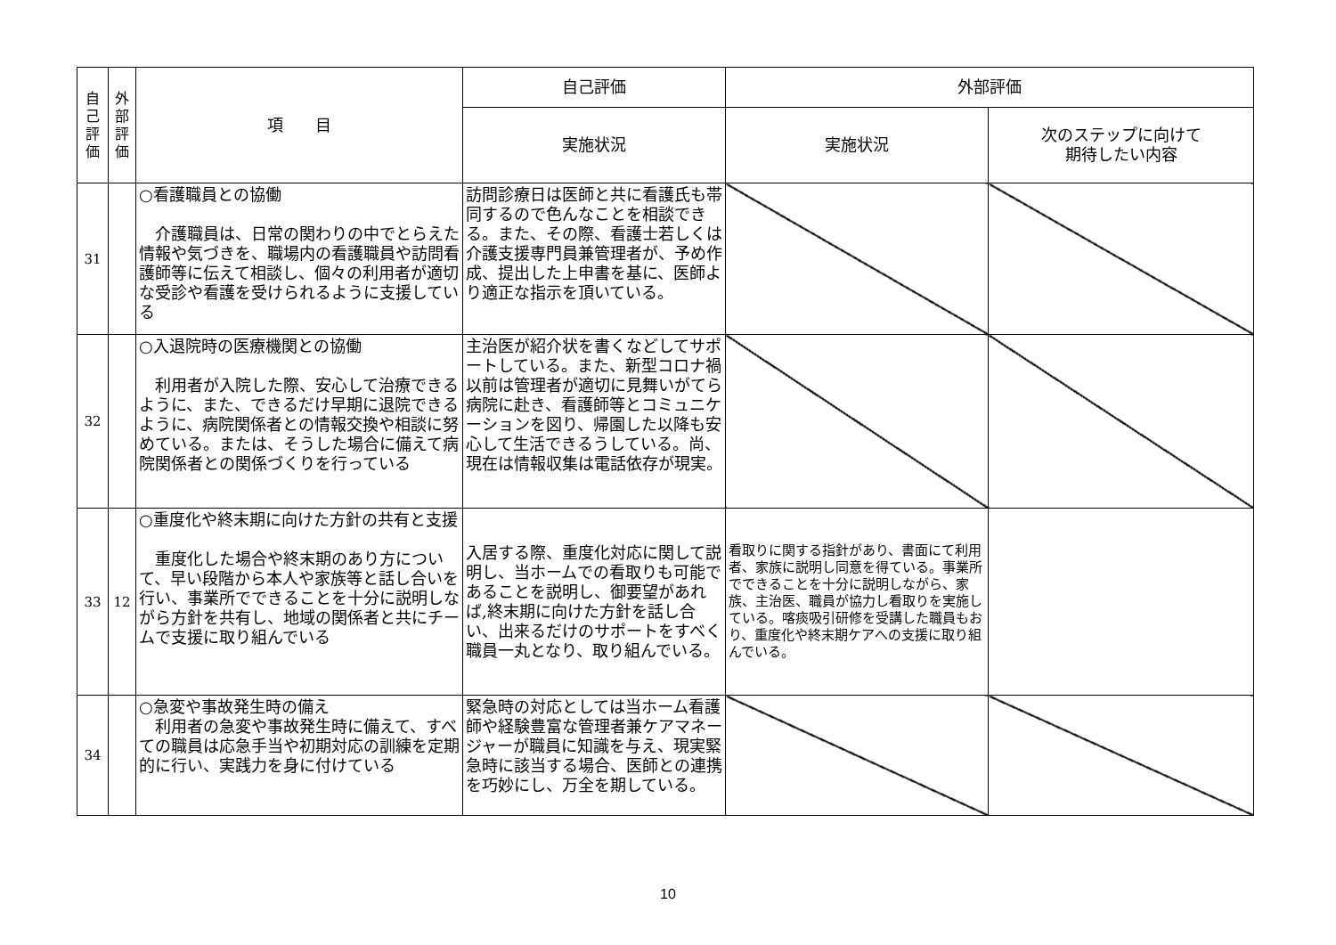| 自 己 評 価 | 外 部 評 価 | 項 目 | 自己評価 | 外部評価 | |
| --- | --- | --- | --- | --- | --- |
| | | | 実施状況 | 実施状況 | 次のステップに向けて 期待したい内容 |
| 31 | | ○看護職員との協働 介護職員は、日常の関わりの中でとらえた情報や気づきを、職場内の看護職員や訪問看護師等に伝えて相談し、個々の利用者が適切な受診や看護を受けられるように支援している | 訪問診療日は医師と共に看護氏も帯同するので色んなことを相談できる。また、その際、看護士若しくは介護支援専門員兼管理者が、予め作成、提出した上申書を基に、医師より適正な指示を頂いている。 | | |
| 32 | | ○入退院時の医療機関との協働 利用者が入院した際、安心して治療できるように、また、できるだけ早期に退院できるように、病院関係者との情報交換や相談に努めている。または、そうした場合に備えて病院関係者との関係づくりを行っている | 主治医が紹介状を書くなどしてサポートしている。また、新型コロナ禍以前は管理者が適切に見舞いがてら病院に赴き、看護師等とコミュニケーションを図り、帰園した以降も安心して生活できるうしている。尚、現在は情報収集は電話依存が現実。 | | |
| 33 | 12 | ○重度化や終末期に向けた方針の共有と支援 重度化した場合や終末期のあり方について、早い段階から本人や家族等と話し合いを行い、事業所でできることを十分に説明しながら方針を共有し、地域の関係者と共にチームで支援に取り組んでいる | 入居する際、重度化対応に関して説明し、当ホームでの看取りも可能であることを説明し、御要望があれば,終末期に向けた方針を話し合い、出来るだけのサポートをすべく職員一丸となり、取り組んでいる。 | 看取りに関する指針があり、書面にて利用者、家族に説明し同意を得ている。事業所でできることを十分に説明しながら、家族、主治医、職員が協力し看取りを実施している。喀痰吸引研修を受講した職員もおり、重度化や終末期ケアへの支援に取り組んでいる。 | |
| 34 | | ○急変や事故発生時の備え 利用者の急変や事故発生時に備えて、すべての職員は応急手当や初期対応の訓練を定期的に行い、実践力を身に付けている | 緊急時の対応としては当ホーム看護師や経験豊富な管理者兼ケアマネージャーが職員に知識を与え、現実緊急時に該当する場合、医師との連携を巧妙にし、万全を期している。 | | |
10